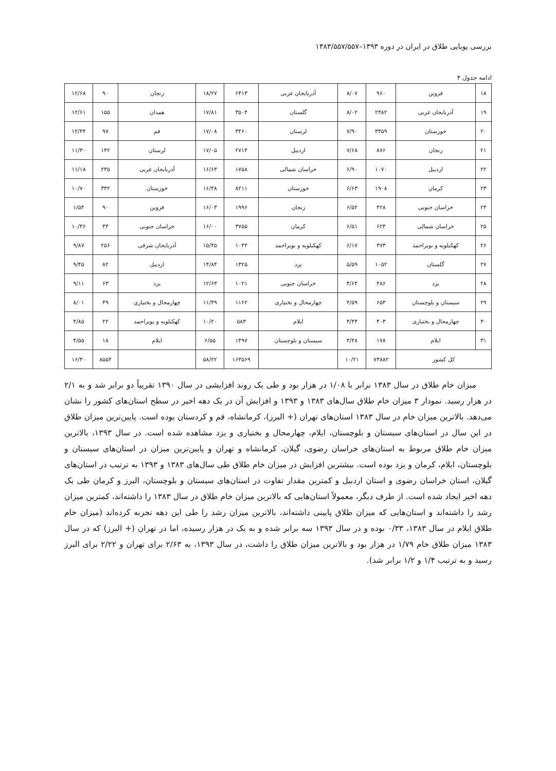بررسی پویایی طلاق در ایران در دوره ۱۳۹۳–۱۳۸۳/۵۵۷/۵۵۷
ادامه جدول ۴
| ۱۸ | قزوین | ۹۶۰ | ۸/۰۷ | آذربایجان غربی | ۶۴۱۳ | ۱۸/۲۷ | زنجان | ۹۰ | ۱۲/۶۸ |
| ۱۹ | آذربایجان غربی | ۲۴۸۲ | ۸/۰۲ | گلستان | ۳۵۰۴ | ۱۷/۸۱ | همدان | ۱۵۵ | ۱۲/۶۱ |
| ۲۰ | خوزستان | ۳۴۵۹ | ۷/۹۰ | لرستان | ۳۴۶۰ | ۱۷/۰۸ | قم | ۹۷ | ۱۲/۴۴ |
| ۲۱ | زنجان | ۸۷۶ | ۷/۶۸ | اردبیل | ۲۷۱۴ | ۱۷/۰۵ | لرستان | ۱۴۲ | ۱۱/۳۰ |
| ۲۲ | اردبیل | ۱۰۷۰ | ۶/۹۰ | خراسان شمالی | ۱۷۵۸ | ۱۶/۶۳ | آذربایجان غربی | ۲۳۵ | ۱۱/۱۸ |
| ۲۳ | کرمان | ۱۹۰۸ | ۶/۶۳ | خوزستان | ۸۲۱۱ | ۱۶/۴۸ | خوزستان | ۳۳۲ | ۱۰/۷۰ |
| ۲۴ | خراسان جنوبی | ۴۲۸ | ۶/۵۲ | زنجان | ۱۹۹۶ | ۱۶/۰۳ | قزوین | ۹۰ | ۱/۵۴ |
| ۲۵ | خراسان شمالی | ۶۲۴ | ۶/۵۱ | کرمان | ۳۷۵۵ | ۱۶/۰۰ | خراسان جنوبی | ۴۳ | ۱۰/۳۶ |
| ۲۶ | کهکیلویه و بویراحمد | ۳۷۳ | ۶/۱۷ | کهکیلویه و بویراحمد | ۱۰۴۴ | ۱۵/۴۵ | آذربایجان شرقی | ۲۵۶ | ۹/۸۷ |
| ۲۷ | گلستان | ۱۰۵۲ | ۵/۵۹ | یزد | ۱۳۲۵ | ۱۴/۸۴ | اردبیل | ۸۲ | ۹/۴۵ |
| ۲۸ | یزد | ۴۸۶ | ۴/۶۴ | خراسان جنوبی | ۱۰۲۱ | ۱۲/۶۳ | یزد | ۶۳ | ۹/۱۱ |
| ۲۹ | سیستان و بلوچستان | ۶۵۳ | ۴/۵۹ | چهارمحال و بختیاری | ۱۱۶۲ | ۱۱/۴۹ | چهارمحال و بختیاری | ۴۹ | ۸/۰۱ |
| ۳۰ | چهارمحال و بختیاری | ۴۰۳ | ۴/۴۴ | ایلام | ۵۸۳ | ۱۰/۲۰ | کهکیلویه و بویراحمد | ۲۲ | ۴/۸۵ |
| ۳۱ | ایلام | ۱۷۸ | ۳/۴۸ | سیستان و بلوچستان | ۱۴۹۷ | ۶/۵۵ | ایلام | ۱۸ | ۴/۵۵ |
| کل کشور | | ۷۳۸۸۲ | ۱۰/۲۱ | | ۱۶۳۵۶۹ | ۵۸/۲۲ | | ۸۵۵۴ | ۱۶/۳۰ |
میزان خام طلاق در سال ۱۳۸۳ برابر با ۱/۰۸ در هزار بود و طی یک روند افزایشی در سال ۱۳۹۰ تقریباً دو برابر شد و به ۲/۱ در هزار رسید. نمودار ۳ میزان خام طلاق سال‌های ۱۳۸۳ و ۱۳۹۳ و افزایش آن در یک دهه اخیر در سطح استان‌های کشور را نشان می‌دهد. بالاترین میزان خام در سال ۱۳۸۳ استان‌های تهران (+ البرز)، کرمانشاه، قم و کردستان بوده است. پایین‌ترین میزان طلاق در این سال در استان‌های سیستان و بلوچستان، ایلام، چهارمحال و بختیاری و یزد مشاهده شده است. در سال ۱۳۹۳، بالاترین میزان خام طلاق مربوط به استان‌های خراسان رضوی، گیلان، کرمانشاه و تهران و پایین‌ترین میزان در استان‌های سیستان و بلوچستان، ایلام، کرمان و یزد بوده است. بیشترین افزایش در میزان خام طلاق طی سال‌های ۱۳۸۳ و ۱۳۹۳ به ترتیب در استان‌های گیلان، استان خراسان رضوی و استان اردبیل و کمترین مقدار تفاوت در استان‌های سیستان و بلوچستان، البرز و کرمان طی یک دهه اخیر ایجاد شده است. از طرف دیگر، معمولاً استان‌هایی که بالاترین میزان خام طلاق در سال ۱۳۸۳ را داشته‌اند، کمترین میزان رشد را داشته‌اند و استان‌هایی که میزان طلاق پایینی داشته‌اند، بالاترین میزان رشد را طی این دهه تجربه کرده‌اند (میزان خام طلاق ایلام در سال ۱۳۸۳، ۰/۳۳ بوده و در سال ۱۳۹۳ سه برابر شده و به یک در هزار رسیده، اما در تهران (+ البرز) که در سال ۱۳۸۳ میزان طلاق خام ۱/۷۹ در هزار بود و بالاترین میزان طلاق را داشت، در سال ۱۳۹۳، به ۲/۶۳ برای تهران و ۲/۲۲ برای البرز رسید و به ترتیب ۱/۴ و ۱/۲ برابر شد).